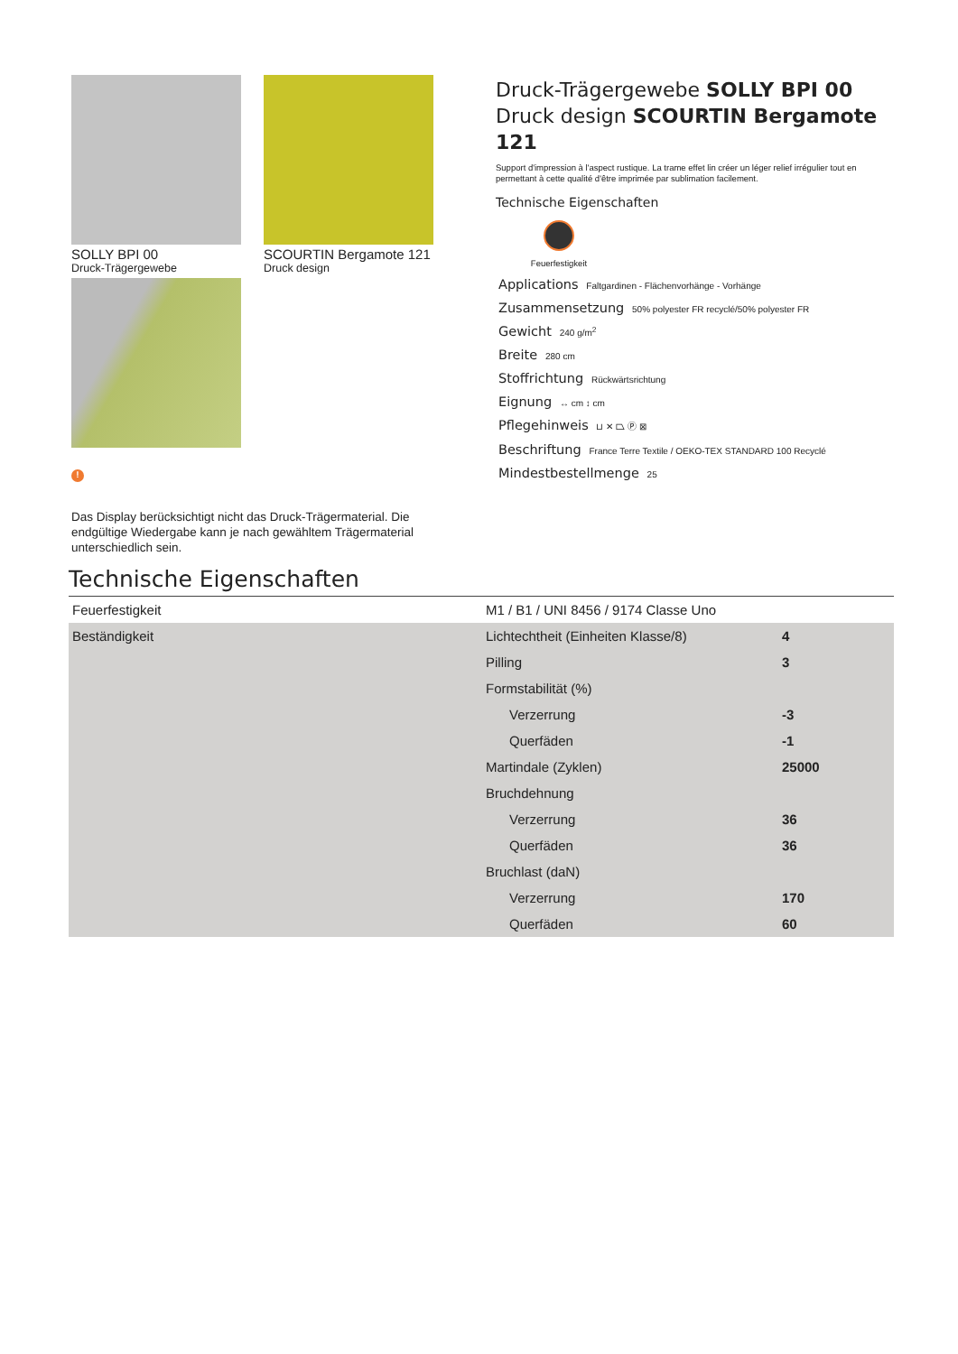SOLLY BPI 00
Druck-Trägergewebe
SCOURTIN Bergamote 121
Druck design
!
Das Display berücksichtigt nicht das Druck-Trägermaterial. Die endgültige Wiedergabe kann je nach gewähltem Trägermaterial unterschiedlich sein.
Druck-Trägergewebe SOLLY BPI 00
Druck design SCOURTIN Bergamote 121
Support d'impression à l'aspect rustique. La trame effet lin créer un léger relief irrégulier tout en permettant à cette qualité d'être imprimée par sublimation facilement.
Technische Eigenschaften
Feuerfestigkeit
Applications Faltgardinen - Flächenvorhänge - Vorhänge
Zusammensetzung 50% polyester FR recyclé/50% polyester FR
Gewicht 240 g/m<sup>2</sup>
Breite 280 cm
Stoffrichtung Rückwärtsrichtung
Eignung ↔ cm ↕ cm
Pflegehinweis ⊔ ✕ ⏢ Ⓟ ⊠
Beschriftung France Terre Textile / OEKO-TEX STANDARD 100 Recyclé
Mindestbestellmenge 25
Technische Eigenschaften
| Feuerfestigkeit | M1 / B1 / UNI 8456 / 9174 Classe Uno | |
| Beständigkeit | Lichtechtheit (Einheiten Klasse/8) | 4 |
| | Pilling | 3 |
| | Formstabilität (%) | |
| | Verzerrung | -3 |
| | Querfäden | -1 |
| | Martindale (Zyklen) | 25000 |
| | Bruchdehnung | |
| | Verzerrung | 36 |
| | Querfäden | 36 |
| | Bruchlast (daN) | |
| | Verzerrung | 170 |
| | Querfäden | 60 |